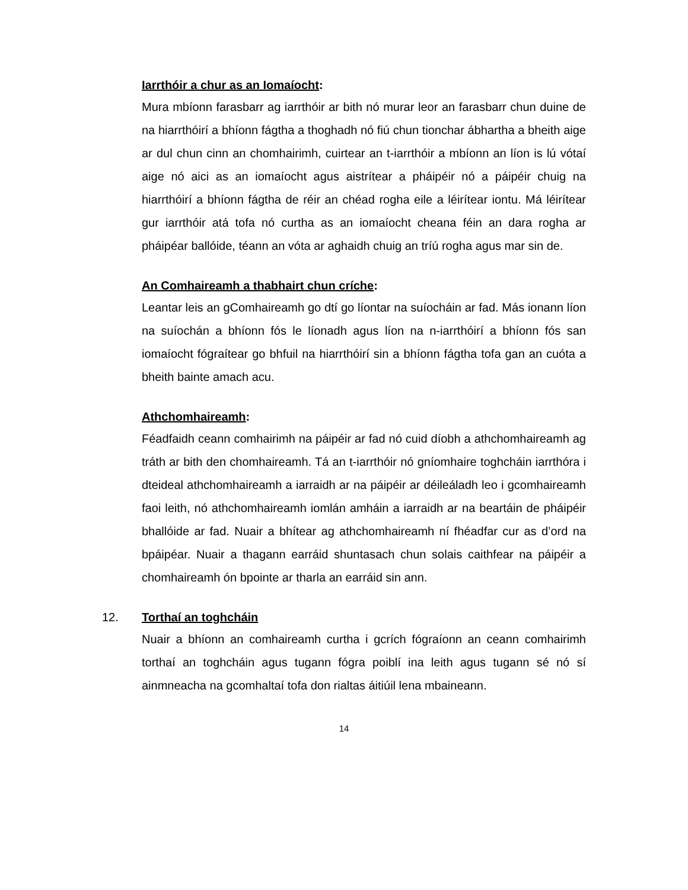Iarrthóir a chur as an Iomaíocht:
Mura mbíonn farasbarr ag iarrthóir ar bith nó murar leor an farasbarr chun duine de na hiarrthóirí a bhíonn fágtha a thoghadh nó fiú chun tionchar ábhartha a bheith aige ar dul chun cinn an chomhairimh, cuirtear an t-iarrthóir a mbíonn an líon is lú vótaí aige nó aici as an iomaíocht agus aistrítear a pháipéir nó a páipéir chuig na hiarrthóirí a bhíonn fágtha de réir an chéad rogha eile a léirítear iontu. Má léirítear gur iarrthóir atá tofa nó curtha as an iomaíocht cheana féin an dara rogha ar pháipéar ballóide, téann an vóta ar aghaidh chuig an tríú rogha agus mar sin de.
An Comhaireamh a thabhairt chun críche:
Leantar leis an gComhaireamh go dtí go líontar na suíocháin ar fad. Más ionann líon na suíochán a bhíonn fós le líonadh agus líon na n-iarrthóirí a bhíonn fós san iomaíocht fógraítear go bhfuil na hiarrthóirí sin a bhíonn fágtha tofa gan an cuóta a bheith bainte amach acu.
Athchomhaireamh:
Féadfaidh ceann comhairimh na páipéir ar fad nó cuid díobh a athchomhaireamh ag tráth ar bith den chomhaireamh. Tá an t-iarrthóir nó gníomhaire toghcháin iarrthóra i dteideal athchomhaireamh a iarraidh ar na páipéir ar déileáladh leo i gcomhaireamh faoi leith, nó athchomhaireamh iomlán amháin a iarraidh ar na beartáin de pháipéir bhallóide ar fad. Nuair a bhítear ag athchomhaireamh ní fhéadfar cur as d’ord na bpáipéar. Nuair a thagann earráid shuntasach chun solais caithfear na páipéir a chomhaireamh ón bpointe ar tharla an earráid sin ann.
12. Torthaí an toghcháin
Nuair a bhíonn an comhaireamh curtha i gcrích fógraíonn an ceann comhairimh torthaí an toghcháin agus tugann fógra poiblí ina leith agus tugann sé nó sí ainmneacha na gcomhaltaí tofa don rialtas áitiúil lena mbaineann.
14